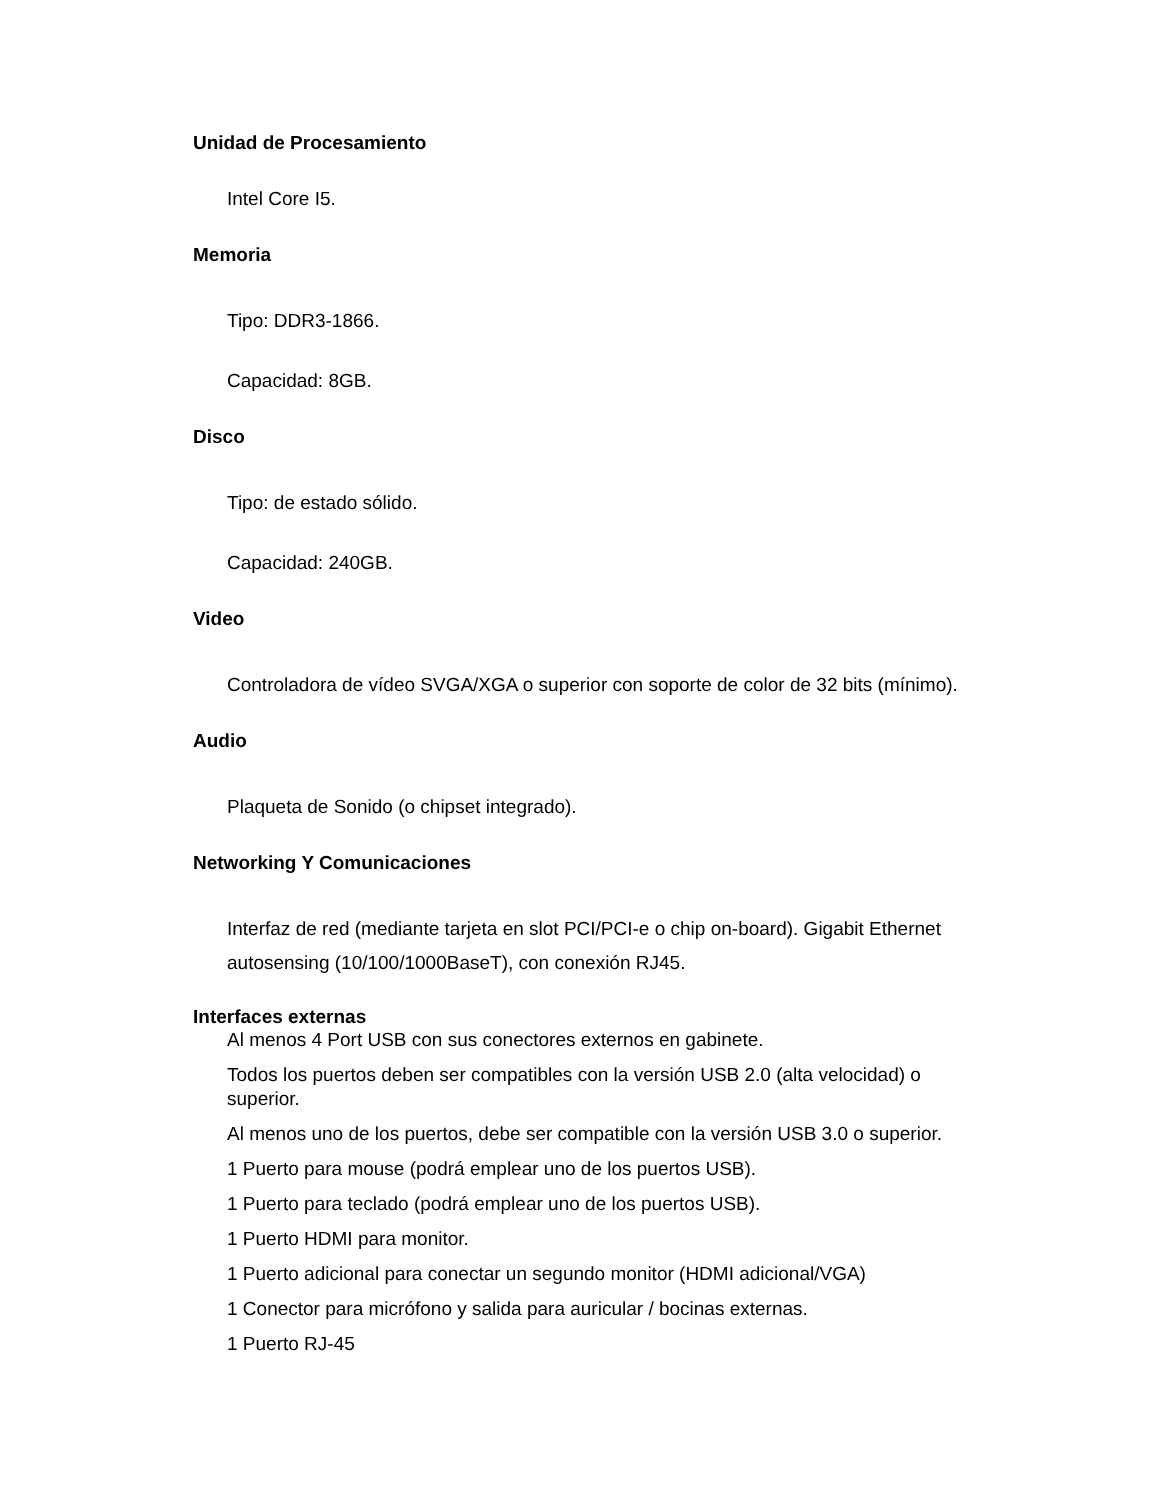Unidad de Procesamiento
Intel Core I5.
Memoria
Tipo: DDR3-1866.
Capacidad: 8GB.
Disco
Tipo: de estado sólido.
Capacidad: 240GB.
Video
Controladora de vídeo SVGA/XGA o superior con soporte de color de 32 bits (mínimo).
Audio
Plaqueta de Sonido (o chipset integrado).
Networking Y Comunicaciones
Interfaz de red (mediante tarjeta en slot PCI/PCI-e o chip on-board). Gigabit Ethernet autosensing (10/100/1000BaseT), con conexión RJ45.
Interfaces externas
Al menos 4 Port USB con sus conectores externos en gabinete.
Todos los puertos deben ser compatibles con la versión USB 2.0 (alta velocidad) o superior.
Al menos uno de los puertos, debe ser compatible con la versión USB 3.0 o superior.
1 Puerto para mouse (podrá emplear uno de los puertos USB).
1 Puerto para teclado (podrá emplear uno de los puertos USB).
1 Puerto HDMI para monitor.
1 Puerto adicional para conectar un segundo monitor (HDMI adicional/VGA)
1 Conector para micrófono y salida para auricular / bocinas externas.
1 Puerto RJ-45